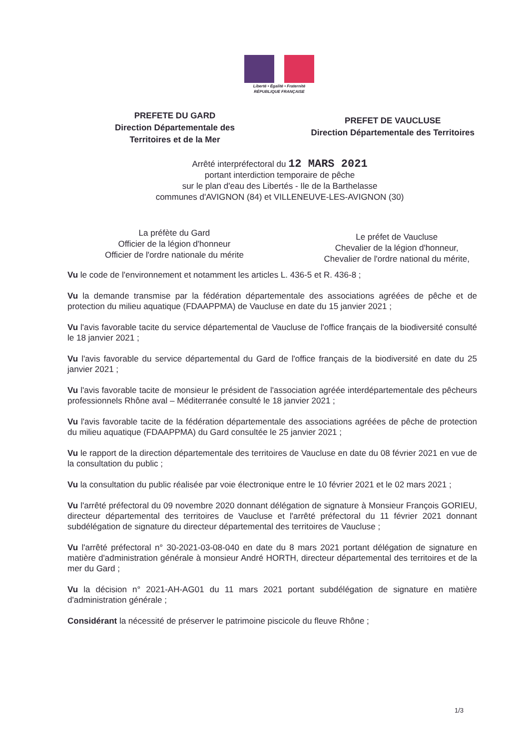Liberté • Égalité • Fraternité
RÉPUBLIQUE FRANÇAISE
PREFETE DU GARD
Direction Départementale des
Territoires et de la Mer
PREFET DE VAUCLUSE
Direction Départementale des Territoires
Arrêté interpréfectoral du 12 MARS 2021
portant interdiction temporaire de pêche
sur le plan d'eau des Libertés - Ile de la Barthelasse
communes d'AVIGNON (84) et VILLENEUVE-LES-AVIGNON (30)
La préfète du Gard
Officier de la légion d'honneur
Officier de l'ordre nationale du mérite
Le préfet de Vaucluse
Chevalier de la légion d'honneur,
Chevalier de l'ordre national du mérite,
Vu le code de l'environnement et notamment les articles L. 436-5 et R. 436-8 ;
Vu la demande transmise par la fédération départementale des associations agréées de pêche et de protection du milieu aquatique (FDAAPPMA) de Vaucluse en date du 15 janvier 2021 ;
Vu l'avis favorable tacite du service départemental de Vaucluse de l'office français de la biodiversité consulté le 18 janvier 2021 ;
Vu l'avis favorable du service départemental du Gard de l'office français de la biodiversité en date du 25 janvier 2021 ;
Vu l'avis favorable tacite de monsieur le président de l'association agréée interdépartementale des pêcheurs professionnels Rhône aval – Méditerranée consulté le 18 janvier 2021 ;
Vu l'avis favorable tacite de la fédération départementale des associations agréées de pêche de protection du milieu aquatique (FDAAPPMA) du Gard consultée le 25 janvier 2021 ;
Vu le rapport de la direction départementale des territoires de Vaucluse en date du 08 février 2021 en vue de la consultation du public ;
Vu la consultation du public réalisée par voie électronique entre le 10 février 2021 et le 02 mars 2021 ;
Vu l'arrêté préfectoral du 09 novembre 2020 donnant délégation de signature à Monsieur François GORIEU, directeur départemental des territoires de Vaucluse et l'arrêté préfectoral du 11 février 2021 donnant subdélégation de signature du directeur départemental des territoires de Vaucluse ;
Vu l'arrêté préfectoral n° 30-2021-03-08-040 en date du 8 mars 2021 portant délégation de signature en matière d'administration générale à monsieur André HORTH, directeur départemental des territoires et de la mer du Gard ;
Vu la décision n° 2021-AH-AG01 du 11 mars 2021 portant subdélégation de signature en matière d'administration générale ;
Considérant la nécessité de préserver le patrimoine piscicole du fleuve Rhône ;
1/3